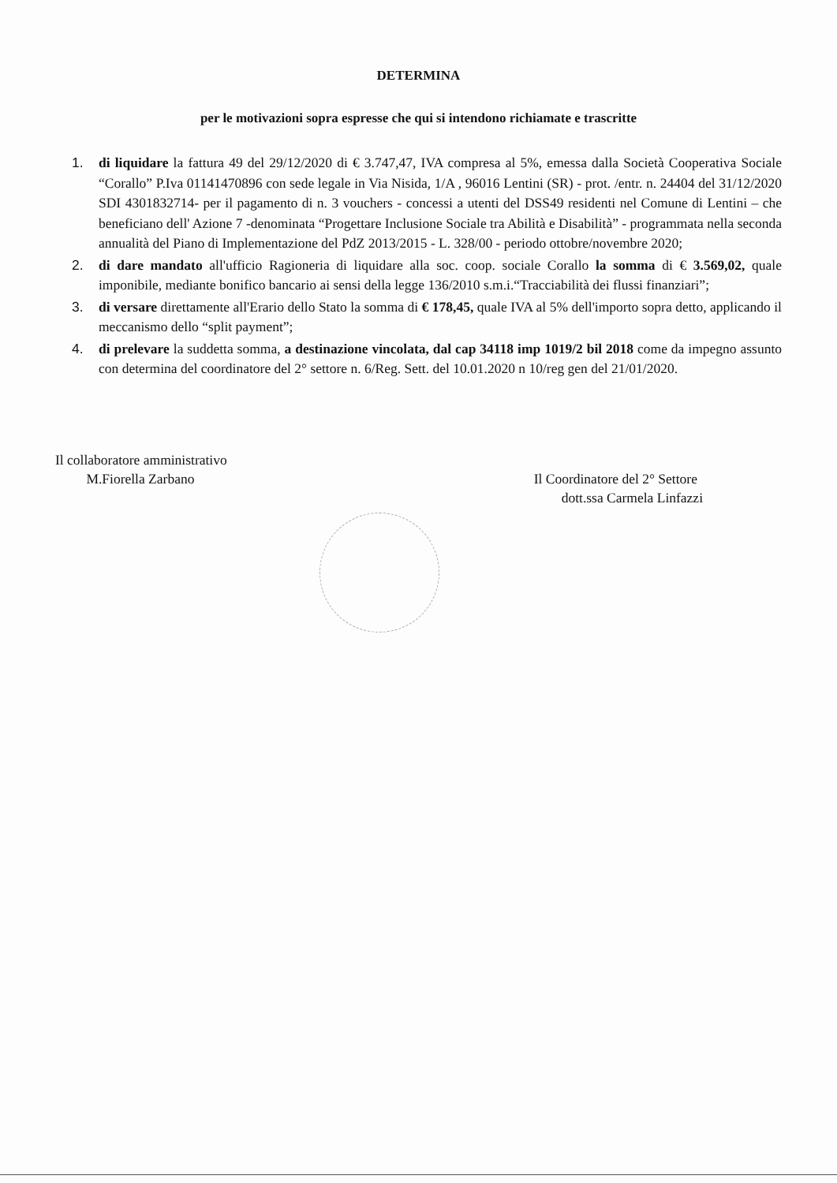DETERMINA
per le motivazioni sopra espresse che qui si intendono richiamate e trascritte
1. di liquidare la fattura 49 del 29/12/2020 di € 3.747,47, IVA compresa al 5%, emessa dalla Società Cooperativa Sociale “Corallo” P.Iva 01141470896 con sede legale in Via Nisida, 1/A , 96016 Lentini (SR) - prot. /entr. n. 24404 del 31/12/2020 SDI 4301832714- per il pagamento di n. 3 vouchers - concessi a utenti del DSS49 residenti nel Comune di Lentini – che beneficiano dell' Azione 7 -denominata “Progettare Inclusione Sociale tra Abilità e Disabilità” - programmata nella seconda annualità del Piano di Implementazione del PdZ 2013/2015 - L. 328/00 - periodo ottobre/novembre 2020;
2. di dare mandato all'ufficio Ragioneria di liquidare alla soc. coop. sociale Corallo la somma di € 3.569,02, quale imponibile, mediante bonifico bancario ai sensi della legge 136/2010 s.m.i.“Tracciabilità dei flussi finanziari”;
3. di versare direttamente all'Erario dello Stato la somma di € 178,45, quale IVA al 5% dell'importo sopra detto, applicando il meccanismo dello “split payment”;
4. di prelevare la suddetta somma, a destinazione vincolata, dal cap 34118 imp 1019/2 bil 2018 come da impegno assunto con determina del coordinatore del 2° settore n. 6/Reg. Sett. del 10.01.2020 n 10/reg gen del 21/01/2020.
Il collaboratore amministrativo
M.Fiorella Zarbano
Il Coordinatore del 2° Settore
dott.ssa Carmela Linfazzi